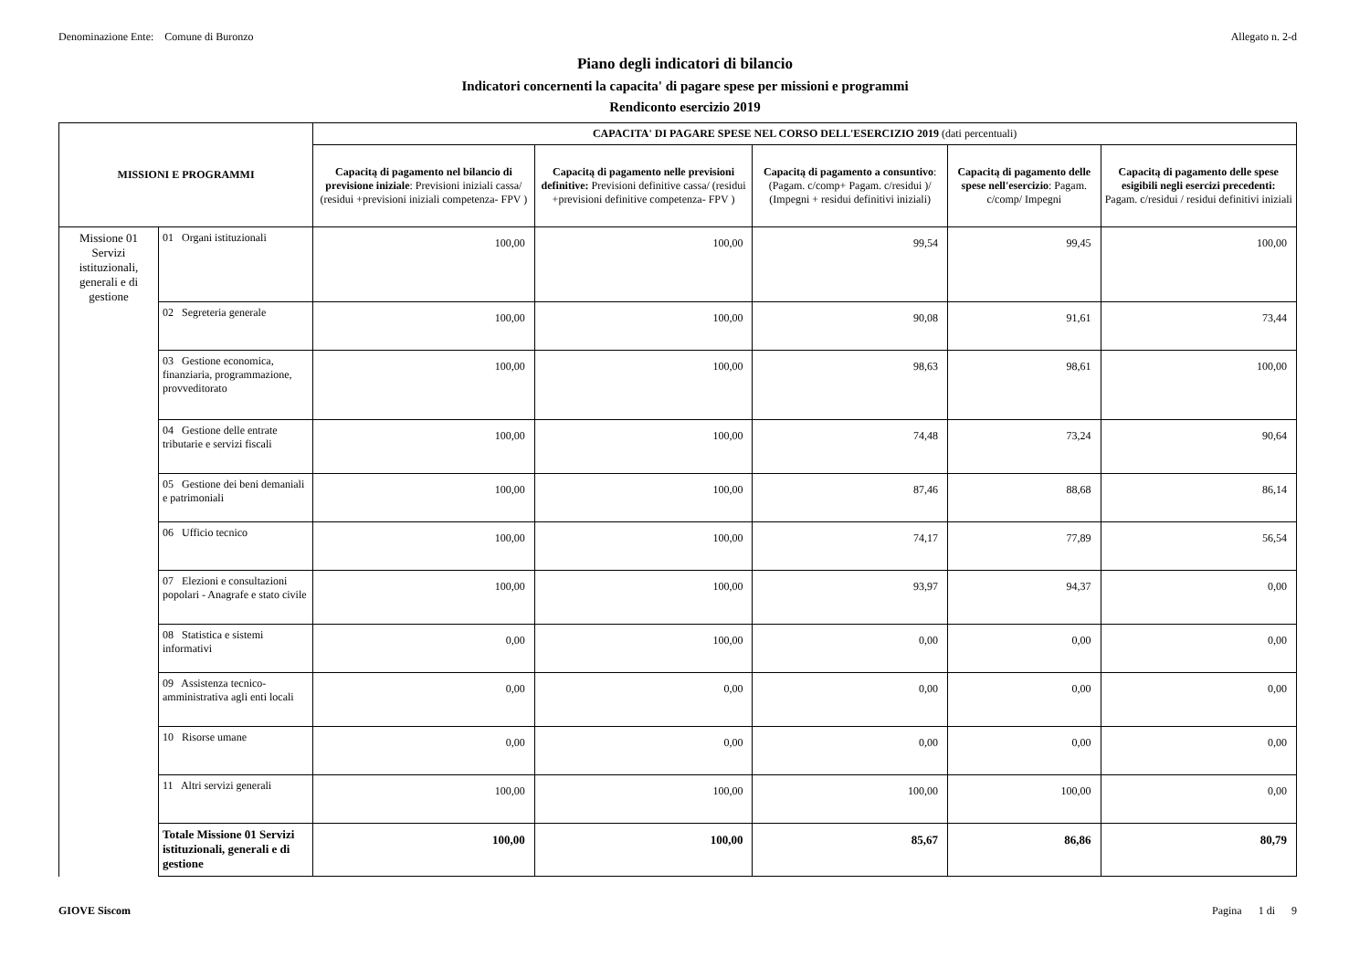Denominazione Ente: Comune di Buronzo Allegato n. 2-d
Piano degli indicatori di bilancio
Indicatori concernenti la capacita' di pagare spese per missioni e programmi
Rendiconto esercizio 2019
| MISSIONI E PROGRAMMI | | CAPACITA' DI PAGARE SPESE NEL CORSO DELL'ESERCIZIO 2019 (dati percentuali) | | | | |
| --- | --- | --- | --- | --- | --- | --- |
| | | Capacitą di pagamento nel bilancio di previsione iniziale : Previsioni iniziali cassa/ (residui +previsioni iniziali competenza- FPV ) | Capacitą di pagamento nelle previsioni definitive: Previsioni definitive cassa/ (residui +previsioni definitive competenza- FPV ) | Capacitą di pagamento a consuntivo : (Pagam. c/comp+ Pagam. c/residui )/ (Impegni + residui definitivi iniziali) | Capacitą di pagamento delle spese nell'esercizio : Pagam. c/comp/ Impegni | Capacitą di pagamento delle spese esigibili negli esercizi precedenti: Pagam. c/residui / residui definitivi iniziali |
| Missione 01 Servizi istituzionali, generali e di gestione | 01 Organi istituzionali | 100,00 | 100,00 | 99,54 | 99,45 | 100,00 |
| | 02 Segreteria generale | 100,00 | 100,00 | 90,08 | 91,61 | 73,44 |
| | 03 Gestione economica, finanziaria, programmazione, provveditorato | 100,00 | 100,00 | 98,63 | 98,61 | 100,00 |
| | 04 Gestione delle entrate tributarie e servizi fiscali | 100,00 | 100,00 | 74,48 | 73,24 | 90,64 |
| | 05 Gestione dei beni demaniali e patrimoniali | 100,00 | 100,00 | 87,46 | 88,68 | 86,14 |
| | 06 Ufficio tecnico | 100,00 | 100,00 | 74,17 | 77,89 | 56,54 |
| | 07 Elezioni e consultazioni popolari - Anagrafe e stato civile | 100,00 | 100,00 | 93,97 | 94,37 | 0,00 |
| | 08 Statistica e sistemi informativi | 0,00 | 100,00 | 0,00 | 0,00 | 0,00 |
| | 09 Assistenza tecnico-amministrativa agli enti locali | 0,00 | 0,00 | 0,00 | 0,00 | 0,00 |
| | 10 Risorse umane | 0,00 | 0,00 | 0,00 | 0,00 | 0,00 |
| | 11 Altri servizi generali | 100,00 | 100,00 | 100,00 | 100,00 | 0,00 |
| | Totale Missione 01 Servizi istituzionali, generali e di gestione | 100,00 | 100,00 | 85,67 | 86,86 | 80,79 |
GIOVE Siscom Pagina 1 di 9